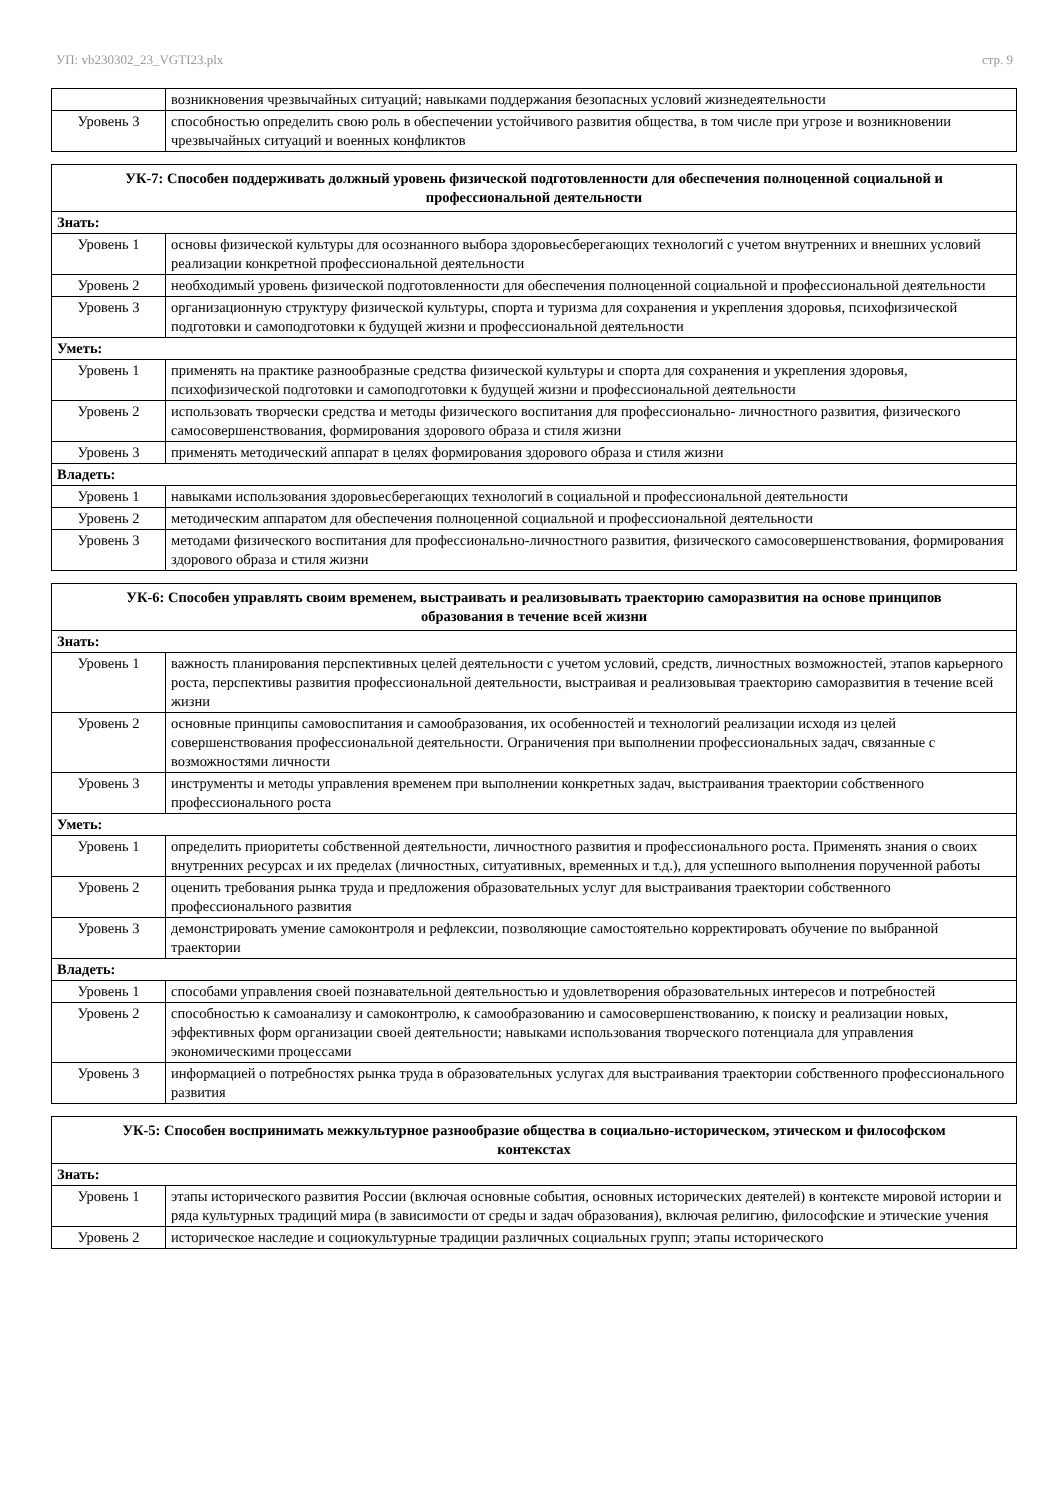УП: vb230302_23_VGTI23.plx стр. 9
| | возникновения чрезвычайных ситуаций; навыками поддержания безопасных условий жизнедеятельности |
| Уровень 3 | способностью определить свою роль в обеспечении устойчивого развития общества, в том числе при угрозе и возникновении чрезвычайных ситуаций и военных конфликтов |
| УК-7: Способен поддерживать должный уровень физической подготовленности для обеспечения полноценной социальной и профессиональной деятельности | |
| --- | --- |
| Знать: | |
| Уровень 1 | основы физической культуры для осознанного выбора здоровьесберегающих технологий с учетом внутренних и внешних условий реализации конкретной профессиональной деятельности |
| Уровень 2 | необходимый уровень физической подготовленности для обеспечения полноценной социальной и профессиональной деятельности |
| Уровень 3 | организационную структуру физической культуры, спорта и туризма для сохранения и укрепления здоровья, психофизической подготовки и самоподготовки к будущей жизни и профессиональной деятельности |
| Уметь: | |
| Уровень 1 | применять на практике разнообразные средства физической культуры и спорта для сохранения и укрепления здоровья, психофизической подготовки и самоподготовки к будущей жизни и профессиональной деятельности |
| Уровень 2 | использовать творчески средства и методы физического воспитания для профессионально- личностного развития, физического самосовершенствования, формирования здорового образа и стиля жизни |
| Уровень 3 | применять методический аппарат в целях формирования здорового образа и стиля жизни |
| Владеть: | |
| Уровень 1 | навыками использования здоровьесберегающих технологий в социальной и профессиональной деятельности |
| Уровень 2 | методическим аппаратом для обеспечения полноценной социальной и профессиональной деятельности |
| Уровень 3 | методами физического воспитания для профессионально-личностного развития, физического самосовершенствования, формирования здорового образа и стиля жизни |
| УК-6: Способен управлять своим временем, выстраивать и реализовывать траекторию саморазвития на основе принципов образования в течение всей жизни | |
| --- | --- |
| Знать: | |
| Уровень 1 | важность планирования перспективных целей деятельности с учетом условий, средств, личностных возможностей, этапов карьерного роста, перспективы развития профессиональной деятельности, выстраивая и реализовывая траекторию саморазвития в течение всей жизни |
| Уровень 2 | основные принципы самовоспитания и самообразования, их особенностей и технологий реализации исходя из целей совершенствования профессиональной деятельности. Ограничения при выполнении профессиональных задач, связанные с возможностями личности |
| Уровень 3 | инструменты и методы управления временем при выполнении конкретных задач, выстраивания траектории собственного профессионального роста |
| Уметь: | |
| Уровень 1 | определить приоритеты собственной деятельности, личностного развития и профессионального роста. Применять знания о своих внутренних ресурсах и их пределах (личностных, ситуативных, временных и т.д.), для успешного выполнения порученной работы |
| Уровень 2 | оценить требования рынка труда и предложения образовательных услуг для выстраивания траектории собственного профессионального развития |
| Уровень 3 | демонстрировать умение самоконтроля и рефлексии, позволяющие самостоятельно корректировать обучение по выбранной траектории |
| Владеть: | |
| Уровень 1 | способами управления своей познавательной деятельностью и удовлетворения образовательных интересов и потребностей |
| Уровень 2 | способностью к самоанализу и самоконтролю, к самообразованию и самосовершенствованию, к поиску и реализации новых, эффективных форм организации своей деятельности; навыками использования творческого потенциала для управления экономическими процессами |
| Уровень 3 | информацией о потребностях рынка труда в образовательных услугах для выстраивания траектории собственного профессионального развития |
| УК-5: Способен воспринимать межкультурное разнообразие общества в социально-историческом, этическом и философском контекстах | |
| --- | --- |
| Знать: | |
| Уровень 1 | этапы исторического развития России (включая основные события, основных исторических деятелей) в контексте мировой истории и ряда культурных традиций мира (в зависимости от среды и задач образования), включая религию, философские и этические учения |
| Уровень 2 | историческое наследие и социокультурные традиции различных социальных групп; этапы исторического |